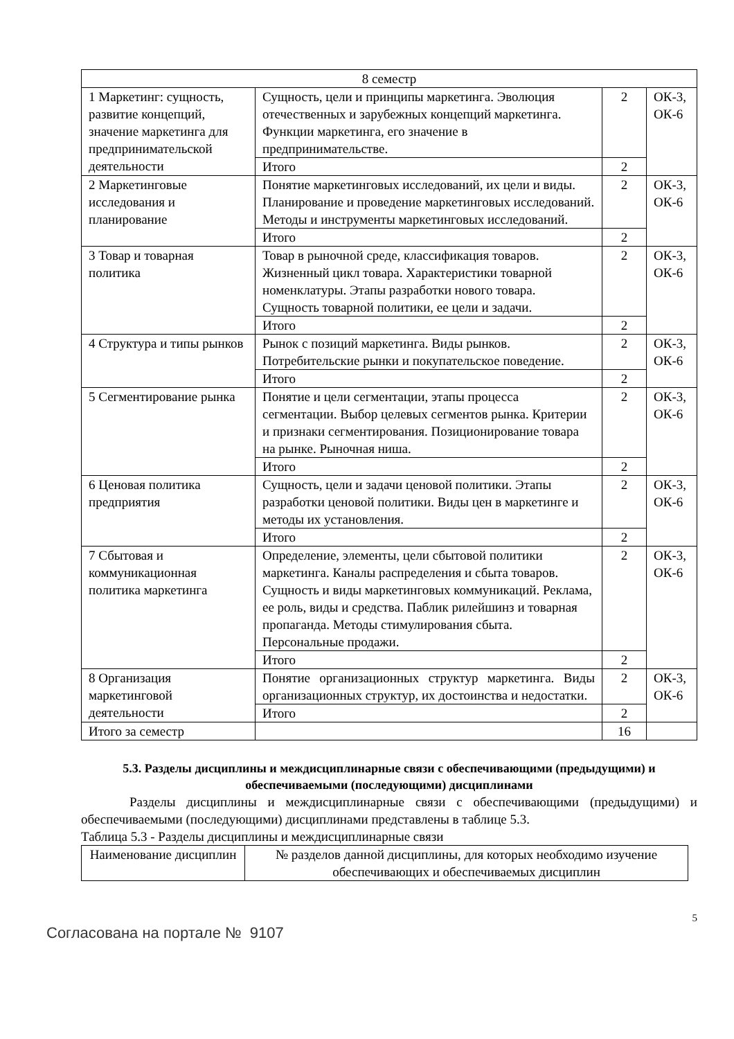| 8 семестр | | | |
| 1 Маркетинг: сущность, развитие концепций, значение маркетинга для предпринимательской деятельности | Сущность, цели и принципы маркетинга. Эволюция отечественных и зарубежных концепций маркетинга. Функции маркетинга, его значение в предпринимательстве. | 2 | ОК-3, ОК-6 |
| | Итого | 2 | |
| 2 Маркетинговые исследования и планирование | Понятие маркетинговых исследований, их цели и виды. Планирование и проведение маркетинговых исследований. Методы и инструменты маркетинговых исследований. | 2 | ОК-3, ОК-6 |
| | Итого | 2 | |
| 3 Товар и товарная политика | Товар в рыночной среде, классификация товаров. Жизненный цикл товара. Характеристики товарной номенклатуры. Этапы разработки нового товара. Сущность товарной политики, ее цели и задачи. | 2 | ОК-3, ОК-6 |
| | Итого | 2 | |
| 4 Структура и типы рынков | Рынок с позиций маркетинга. Виды рынков. Потребительские рынки и покупательское поведение. | 2 | ОК-3, ОК-6 |
| | Итого | 2 | |
| 5 Сегментирование рынка | Понятие и цели сегментации, этапы процесса сегментации. Выбор целевых сегментов рынка. Критерии и признаки сегментирования. Позиционирование товара на рынке. Рыночная ниша. | 2 | ОК-3, ОК-6 |
| | Итого | 2 | |
| 6 Ценовая политика предприятия | Сущность, цели и задачи ценовой политики. Этапы разработки ценовой политики. Виды цен в маркетинге и методы их установления. | 2 | ОК-3, ОК-6 |
| | Итого | 2 | |
| 7 Сбытовая и коммуникационная политика маркетинга | Определение, элементы, цели сбытовой политики маркетинга. Каналы распределения и сбыта товаров. Сущность и виды маркетинговых коммуникаций. Реклама, ее роль, виды и средства. Паблик рилейшинз и товарная пропаганда. Методы стимулирования сбыта. Персональные продажи. | 2 | ОК-3, ОК-6 |
| | Итого | 2 | |
| 8 Организация маркетинговой деятельности | Понятие организационных структур маркетинга. Виды организационных структур, их достоинства и недостатки. | 2 | ОК-3, ОК-6 |
| | Итого | 2 | |
| Итого за семестр | | 16 | |
5.3. Разделы дисциплины и междисциплинарные связи с обеспечивающими (предыдущими) и обеспечиваемыми (последующими) дисциплинами
Разделы дисциплины и междисциплинарные связи с обеспечивающими (предыдущими) и обеспечиваемыми (последующими) дисциплинами представлены в таблице 5.3.
Таблица 5.3 - Разделы дисциплины и междисциплинарные связи
| Наименование дисциплин | № разделов данной дисциплины, для которых необходимо изучение обеспечивающих и обеспечиваемых дисциплин |
| --- | --- |
5
Согласована на портале № 9107